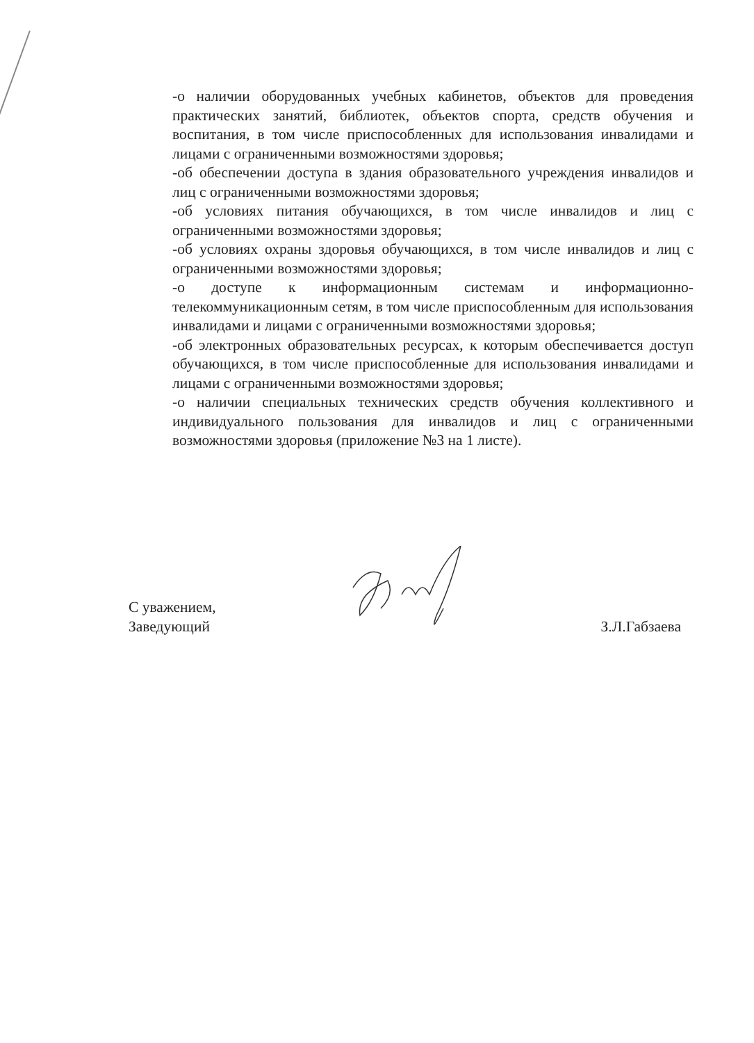-о наличии оборудованных учебных кабинетов, объектов для проведения практических занятий, библиотек, объектов спорта, средств обучения и воспитания, в том числе приспособленных для использования инвалидами и лицами с ограниченными возможностями здоровья;
-об обеспечении доступа в здания образовательного учреждения инвалидов и лиц с ограниченными возможностями здоровья;
-об условиях питания обучающихся, в том числе инвалидов и лиц с ограниченными возможностями здоровья;
-об условиях охраны здоровья обучающихся, в том числе инвалидов и лиц с ограниченными возможностями здоровья;
-о доступе к информационным системам и информационно-телекоммуникационным сетям, в том числе приспособленным для использования инвалидами и лицами с ограниченными возможностями здоровья;
-об электронных образовательных ресурсах, к которым обеспечивается доступ обучающихся, в том числе приспособленные для использования инвалидами и лицами с ограниченными возможностями здоровья;
-о наличии специальных технических средств обучения коллективного и индивидуального пользования для инвалидов и лиц с ограниченными возможностями здоровья (приложение №3 на 1 листе).
С уважением,
Заведующий
З.Л.Габзаева